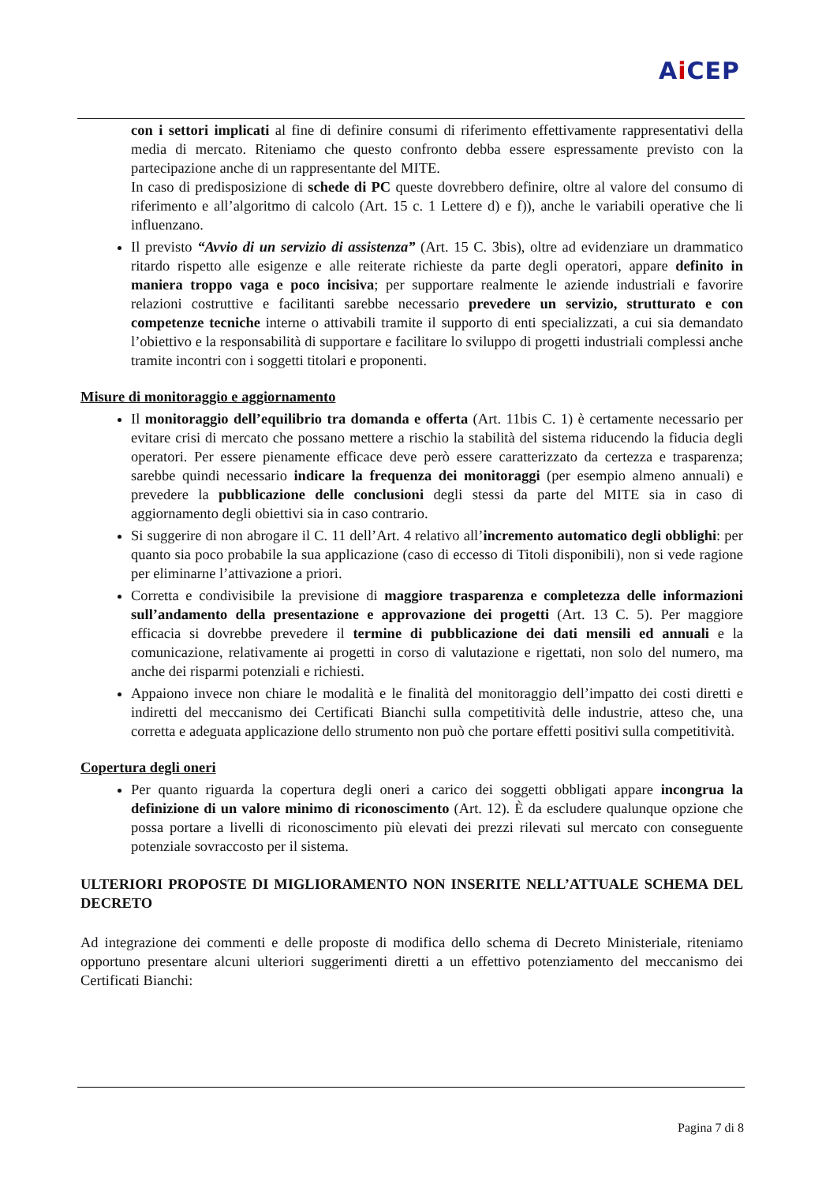Ai CEP
con i settori implicati al fine di definire consumi di riferimento effettivamente rappresentativi della media di mercato. Riteniamo che questo confronto debba essere espressamente previsto con la partecipazione anche di un rappresentante del MITE.
In caso di predisposizione di schede di PC queste dovrebbero definire, oltre al valore del consumo di riferimento e all’algoritmo di calcolo (Art. 15 c. 1 Lettere d) e f)), anche le variabili operative che li influenzano.
Il previsto “Avvio di un servizio di assistenza” (Art. 15 C. 3bis), oltre ad evidenziare un drammatico ritardo rispetto alle esigenze e alle reiterate richieste da parte degli operatori, appare definito in maniera troppo vaga e poco incisiva; per supportare realmente le aziende industriali e favorire relazioni costruttive e facilitanti sarebbe necessario prevedere un servizio, strutturato e con competenze tecniche interne o attivabili tramite il supporto di enti specializzati, a cui sia demandato l’obiettivo e la responsabilità di supportare e facilitare lo sviluppo di progetti industriali complessi anche tramite incontri con i soggetti titolari e proponenti.
Misure di monitoraggio e aggiornamento
Il monitoraggio dell’equilibrio tra domanda e offerta (Art. 11bis C. 1) è certamente necessario per evitare crisi di mercato che possano mettere a rischio la stabilità del sistema riducendo la fiducia degli operatori. Per essere pienamente efficace deve però essere caratterizzato da certezza e trasparenza; sarebbe quindi necessario indicare la frequenza dei monitoraggi (per esempio almeno annuali) e prevedere la pubblicazione delle conclusioni degli stessi da parte del MITE sia in caso di aggiornamento degli obiettivi sia in caso contrario.
Si suggerire di non abrogare il C. 11 dell’Art. 4 relativo all’incremento automatico degli obblighi: per quanto sia poco probabile la sua applicazione (caso di eccesso di Titoli disponibili), non si vede ragione per eliminarne l’attivazione a priori.
Corretta e condivisibile la previsione di maggiore trasparenza e completezza delle informazioni sull’andamento della presentazione e approvazione dei progetti (Art. 13 C. 5). Per maggiore efficacia si dovrebbe prevedere il termine di pubblicazione dei dati mensili ed annuali e la comunicazione, relativamente ai progetti in corso di valutazione e rigettati, non solo del numero, ma anche dei risparmi potenziali e richiesti.
Appaiono invece non chiare le modalità e le finalità del monitoraggio dell’impatto dei costi diretti e indiretti del meccanismo dei Certificati Bianchi sulla competitività delle industrie, atteso che, una corretta e adeguata applicazione dello strumento non può che portare effetti positivi sulla competitività.
Copertura degli oneri
Per quanto riguarda la copertura degli oneri a carico dei soggetti obbligati appare incongrua la definizione di un valore minimo di riconoscimento (Art. 12). È da escludere qualunque opzione che possa portare a livelli di riconoscimento più elevati dei prezzi rilevati sul mercato con conseguente potenziale sovraccosto per il sistema.
ULTERIORI PROPOSTE DI MIGLIORAMENTO NON INSERITE NELL’ATTUALE SCHEMA DEL DECRETO
Ad integrazione dei commenti e delle proposte di modifica dello schema di Decreto Ministeriale, riteniamo opportuno presentare alcuni ulteriori suggerimenti diretti a un effettivo potenziamento del meccanismo dei Certificati Bianchi:
Pagina 7 di 8